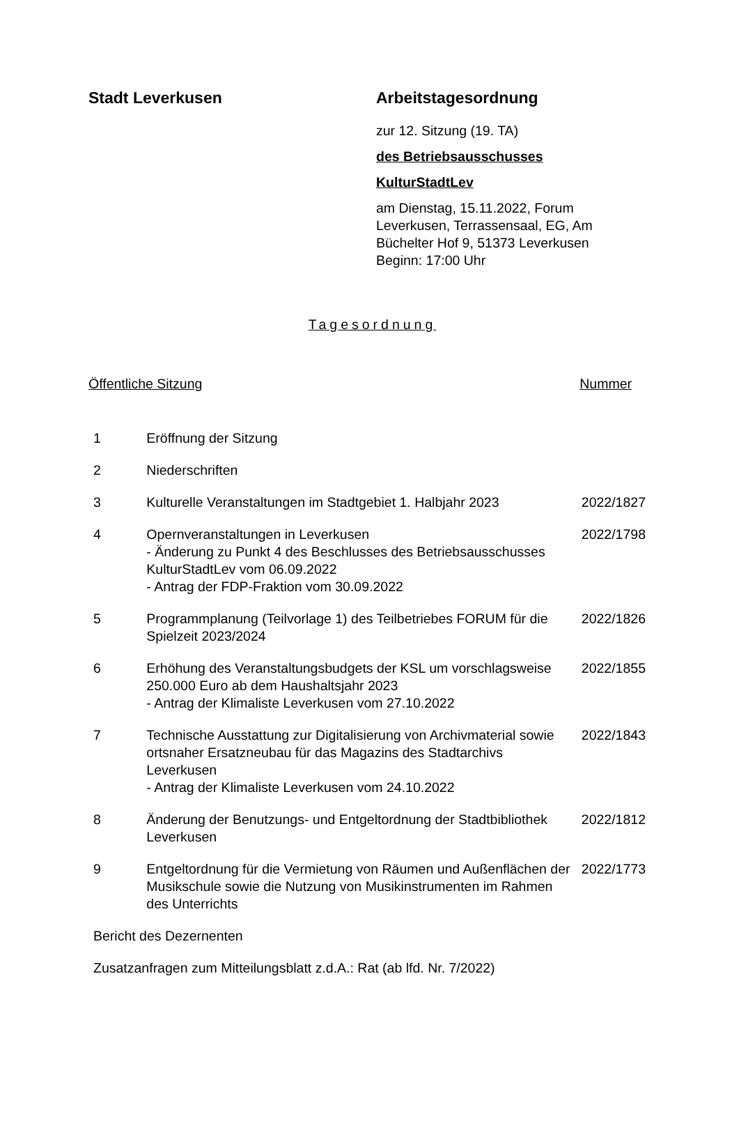Stadt Leverkusen Arbeitstagesordnung
zur 12. Sitzung (19. TA)
des Betriebsausschusses
KulturStadtLev
am Dienstag, 15.11.2022, Forum Leverkusen, Terrassensaal, EG, Am Büchelter Hof 9, 51373 Leverkusen
Beginn: 17:00 Uhr
Tagesordnung
Öffentliche Sitzung Nummer
| 1 | Eröffnung der Sitzung | |
| 2 | Niederschriften | |
| 3 | Kulturelle Veranstaltungen im Stadtgebiet 1. Halbjahr 2023 | 2022/1827 |
| 4 | Opernveranstaltungen in Leverkusen - Änderung zu Punkt 4 des Beschlusses des Betriebsausschusses KulturStadtLev vom 06.09.2022 - Antrag der FDP-Fraktion vom 30.09.2022 | 2022/1798 |
| 5 | Programmplanung (Teilvorlage 1) des Teilbetriebes FORUM für die Spielzeit 2023/2024 | 2022/1826 |
| 6 | Erhöhung des Veranstaltungsbudgets der KSL um vorschlagsweise 250.000 Euro ab dem Haushaltsjahr 2023 - Antrag der Klimaliste Leverkusen vom 27.10.2022 | 2022/1855 |
| 7 | Technische Ausstattung zur Digitalisierung von Archivmaterial sowie ortsnaher Ersatzneubau für das Magazins des Stadtarchivs Leverkusen - Antrag der Klimaliste Leverkusen vom 24.10.2022 | 2022/1843 |
| 8 | Änderung der Benutzungs- und Entgeltordnung der Stadtbibliothek Leverkusen | 2022/1812 |
| 9 | Entgeltordnung für die Vermietung von Räumen und Außenflächen der Musikschule sowie die Nutzung von Musikinstrumenten im Rahmen des Unterrichts | 2022/1773 |
Bericht des Dezernenten
Zusatzanfragen zum Mitteilungsblatt z.d.A.: Rat (ab lfd. Nr. 7/2022)